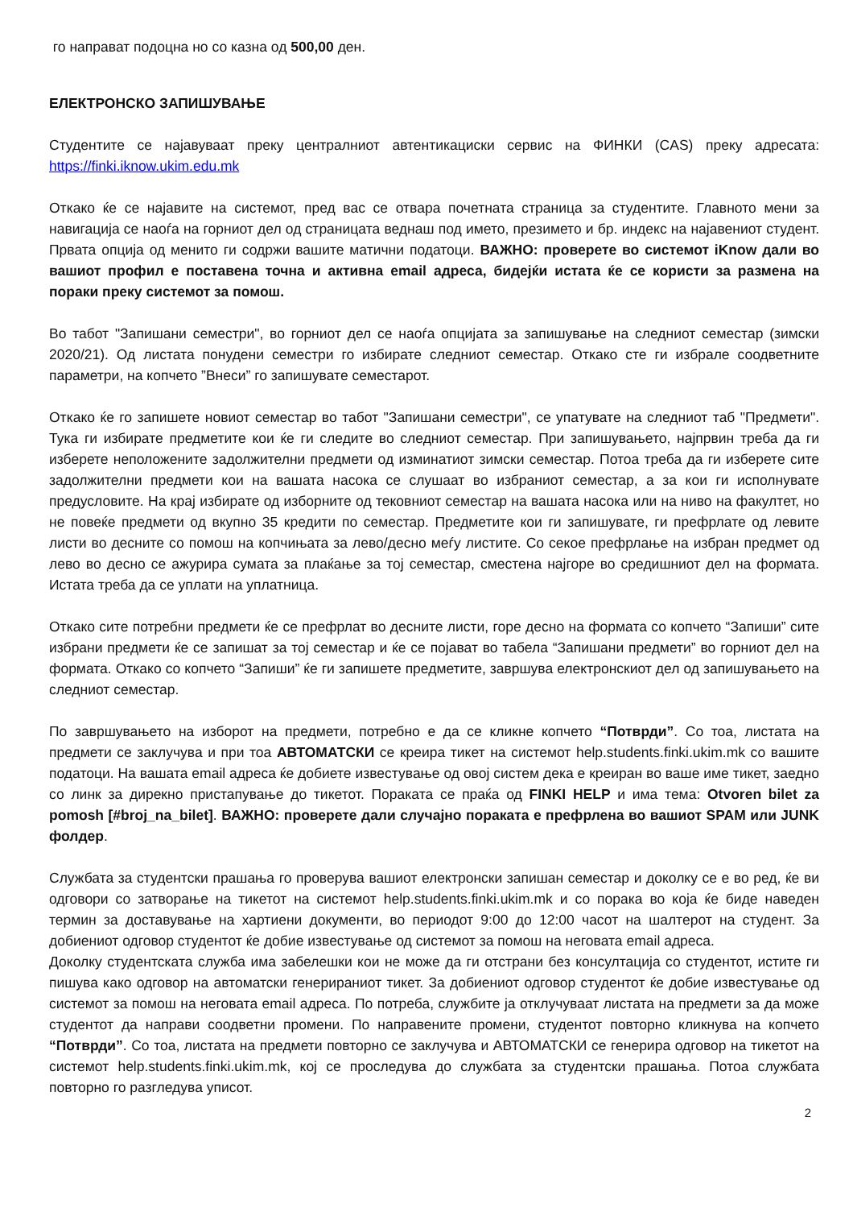го направат подоцна но со казна од 500,00 ден.
ЕЛЕКТРОНСКО ЗАПИШУВАЊЕ
Студентите се најавуваат преку централниот автентикациски сервис на ФИНКИ (CAS) преку адресата: https://finki.iknow.ukim.edu.mk
Откако ќе се најавите на системот, пред вас се отвара почетната страница за студентите. Главното мени за навигација се наоѓа на горниот дел од страницата веднаш под името, презимето и бр. индекс на најавениот студент. Првата опција од менито ги содржи вашите матични податоци. ВАЖНО: проверете во системот iKnow дали во вашиот профил е поставена точна и активна email адреса, бидејќи истата ќе се користи за размена на пораки преку системот за помош.
Во табот "Запишани семестри", во горниот дел се наоѓа опцијата за запишување на следниот семестар (зимски 2020/21). Од листата понудени семестри го избирате следниот семестар. Откако сте ги избрале соодветните параметри, на копчето ”Внеси” го запишувате семестарот.
Откако ќе го запишете новиот семестар во табот "Запишани семестри", се упатувате на следниот таб "Предмети". Тука ги избирате предметите кои ќе ги следите во следниот семестар. При запишувањето, најпрвин треба да ги изберете неположените задолжителни предмети од изминатиот зимски семестар. Потоа треба да ги изберете сите задолжителни предмети кои на вашата насока се слушаат во избраниот семестар, а за кои ги исполнувате предусловите. На крај избирате од изборните од тековниот семестар на вашата насока или на ниво на факултет, но не повеќе предмети од вкупно 35 кредити по семестар. Предметите кои ги запишувате, ги префрлате од левите листи во десните со помош на копчињата за лево/десно меѓу листите. Со секое префрлање на избран предмет од лево во десно се ажурира сумата за плаќање за тој семестар, сместена најгоре во средишниот дел на формата. Истата треба да се уплати на уплатница.
Откако сите потребни предмети ќе се префрлат во десните листи, горе десно на формата со копчето “Запиши” сите избрани предмети ќе се запишат за тој семестар и ќе се појават во табела “Запишани предмети” во горниот дел на формата. Откако со копчето “Запиши” ќе ги запишете предметите, завршува електронскиот дел од запишувањето на следниот семестар.
По завршувањето на изборот на предмети, потребно е да се кликне копчето “Потврди”. Со тоа, листата на предмети се заклучува и при тоа АВТОМАТСКИ се креира тикет на системот help.students.finki.ukim.mk со вашите податоци. На вашата email адреса ќе добиете известување од овој систем дека е креиран во ваше име тикет, заедно со линк за дирекно пристапување до тикетот. Пораката се праќа од FINKI HELP и има тема: Otvoren bilet za pomosh [#broj_na_bilet]. ВАЖНО: проверете дали случајно пораката е префрлена во вашиот SPAM или JUNK фолдер.
Службата за студентски прашања го проверува вашиот електронски запишан семестар и доколку се е во ред, ќе ви одговори со затворање на тикетот на системот help.students.finki.ukim.mk и со порака во која ќе биде наведен термин за доставување на хартиени документи, во периодот 9:00 до 12:00 часот на шалтерот на студент. За добиениот одговор студентот ќе добие известување од системот за помош на неговата email адреса.
Доколку студентската служба има забелешки кои не може да ги отстрани без консултација со студентот, истите ги пишува како одговор на автоматски генерираниот тикет. За добиениот одговор студентот ќе добие известување од системот за помош на неговата email адреса. По потреба, службите ја отклучуваат листата на предмети за да може студентот да направи соодветни промени. По направените промени, студентот повторно кликнува на копчето “Потврди”. Со тоа, листата на предмети повторно се заклучува и АВТОМАТСКИ се генерира одговор на тикетот на системот help.students.finki.ukim.mk, кој се проследува до службата за студентски прашања. Потоа службата повторно го разгледува уписот.
2